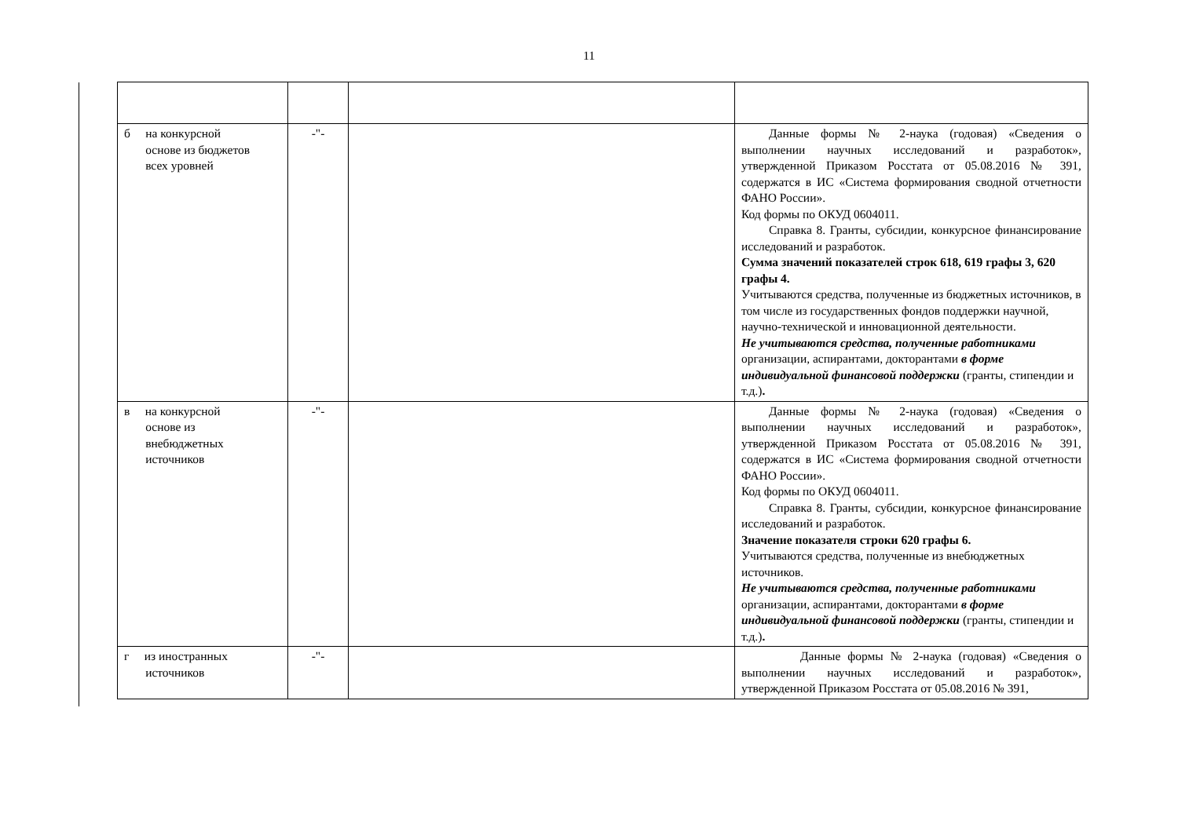11
| б на конкурсной основе из бюджетов всех уровней | -"- | | Данные формы № 2-наука (годовая) «Сведения о выполнении научных исследований и разработок», утвержденной Приказом Росстата от 05.08.2016 № 391, содержатся в ИС «Система формирования сводной отчетности ФАНО России». Код формы по ОКУД 0604011. Справка 8. Гранты, субсидии, конкурсное финансирование исследований и разработок. Сумма значений показателей строк 618, 619 графы 3, 620 графы 4. Учитываются средства, полученные из бюджетных источников, в том числе из государственных фондов поддержки научной, научно-технической и инновационной деятельности. Не учитываются средства, полученные работниками организации, аспирантами, докторантами в форме индивидуальной финансовой поддержки (гранты, стипендии и т.д.) . |
| в на конкурсной основе из внебюджетных источников | -"- | | Данные формы № 2-наука (годовая) «Сведения о выполнении научных исследований и разработок», утвержденной Приказом Росстата от 05.08.2016 № 391, содержатся в ИС «Система формирования сводной отчетности ФАНО России». Код формы по ОКУД 0604011. Справка 8. Гранты, субсидии, конкурсное финансирование исследований и разработок. Значение показателя строки 620 графы 6. Учитываются средства, полученные из внебюджетных источников. Не учитываются средства, полученные работниками организации, аспирантами, докторантами в форме индивидуальной финансовой поддержки (гранты, стипендии и т.д.) . |
| г из иностранных источников | -"- | | Данные формы № 2-наука (годовая) «Сведения о выполнении научных исследований и разработок», утвержденной Приказом Росстата от 05.08.2016 № 391, |